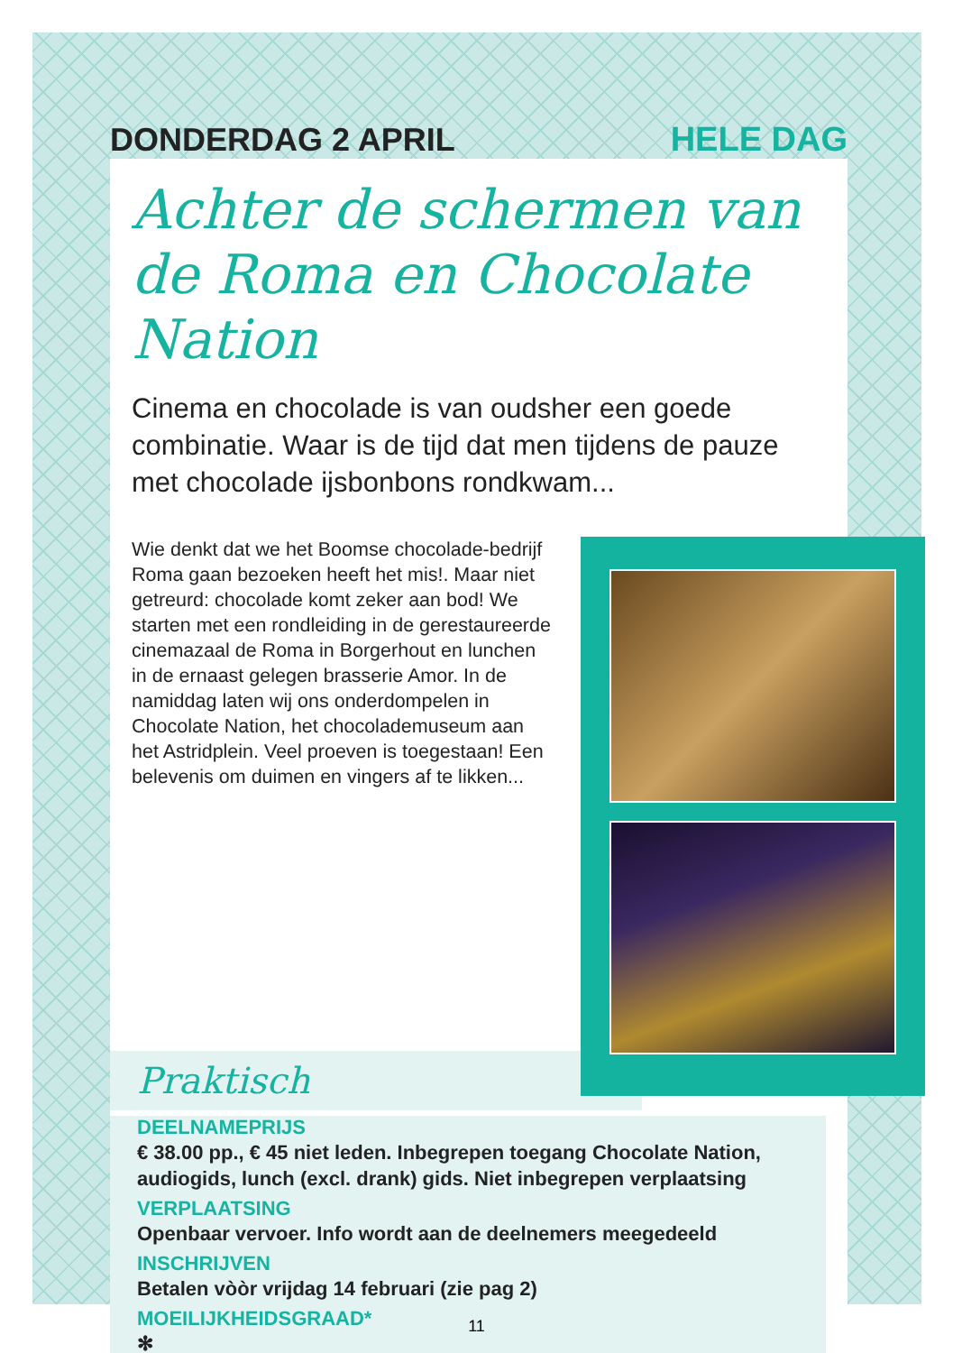DONDERDAG 2 APRIL HELE DAG
Achter de schermen van de Roma en Chocolate Nation
Cinema en chocolade is van oudsher een goede combinatie. Waar is de tijd dat men tijdens de pauze met chocolade ijsbonbons rondkwam...
Wie denkt dat we het Boomse chocolade-bedrijf Roma gaan bezoeken heeft het mis!. Maar niet getreurd: chocolade komt zeker aan bod! We starten met een rondleiding in de gerestaureerde cinemazaal de Roma in Borgerhout en lunchen in de ernaast gelegen brasserie Amor. In de namiddag laten wij ons onderdompelen in Chocolate Nation, het chocolademuseum aan het Astridplein. Veel proeven is toegestaan! Een belevenis om duimen en vingers af te likken...
Praktisch
DEELNAMEPRIJS
€ 38.00 pp., € 45 niet leden. Inbegrepen toegang Chocolate Nation, audiogids, lunch (excl. drank) gids. Niet inbegrepen verplaatsing
VERPLAATSING
Openbaar vervoer. Info wordt aan de deelnemers meegedeeld
INSCHRIJVEN
Betalen vòòr vrijdag 14 februari (zie pag 2)
MOEILIJKHEIDSGRAAD*
✻
11